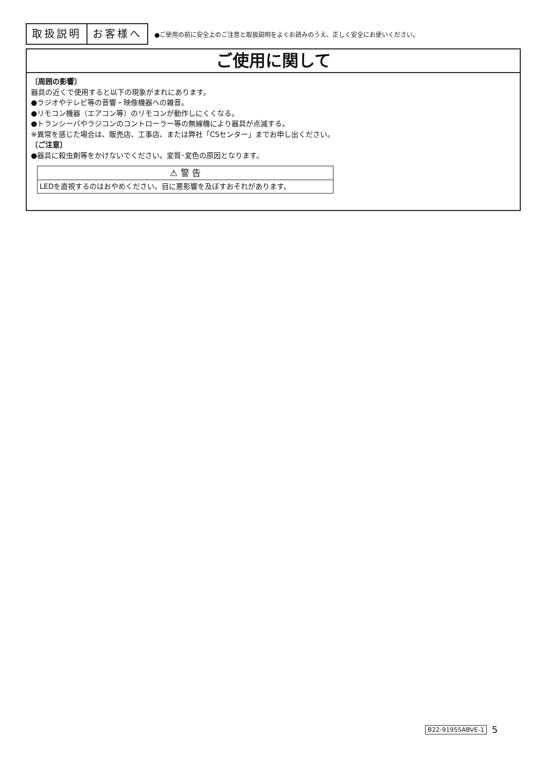取扱説明 お客様へ
●ご使用の前に安全上のご注意と取扱説明をよくお読みのうえ、正しく安全にお使いください。
ご使用に関して
〔周囲の影響〕
器具の近くで使用すると以下の現象がまれにあります。
●ラジオやテレビ等の音響・映像機器への雑音。
●リモコン機器（エアコン等）のリモコンが動作しにくくなる。
●トランシーバやラジコンのコントローラー等の無線機により器具が点滅する。
※異常を感じた場合は、販売店、工事店、または弊社「CSセンター」までお申し出ください。
〔ご注意〕
●器具に殺虫剤等をかけないでください。変質･変色の原因となります。
⚠ 警 告
LEDを直視するのはおやめください。目に悪影響を及ぼすおそれがあります。
B22-91955ABVE-1 5